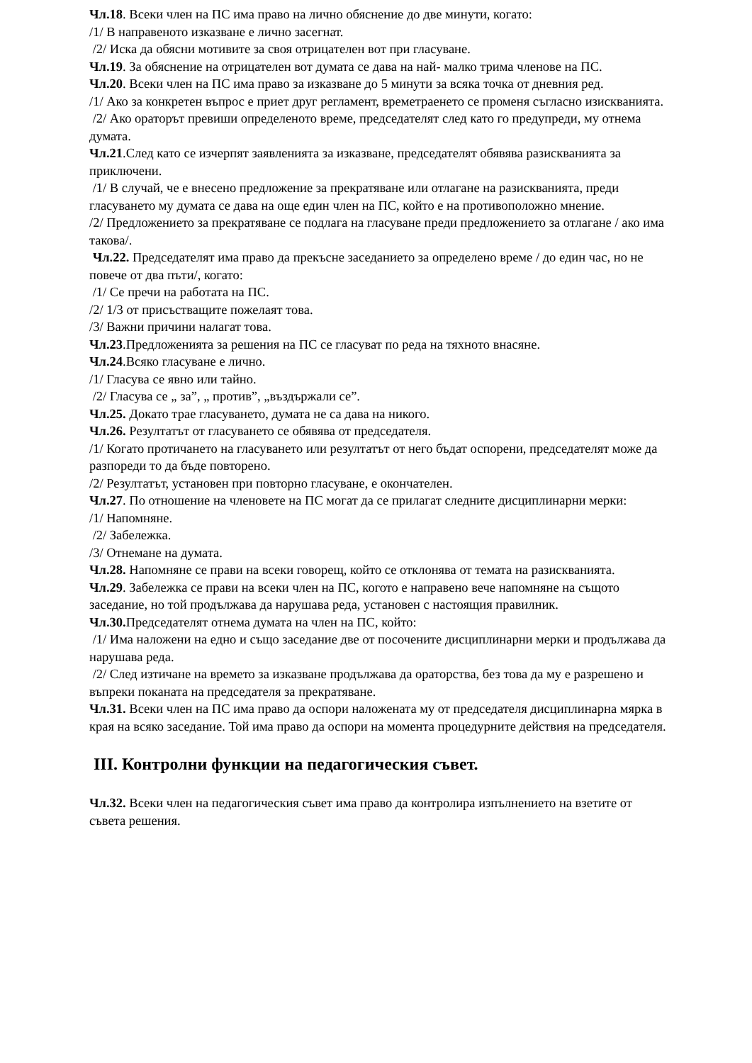Чл.18. Всеки член на ПС има право на лично обяснение до две минути, когато:
/1/ В направеното изказване е лично засегнат.
/2/ Иска да обясни мотивите за своя отрицателен вот при гласуване.
Чл.19. За обяснение на отрицателен вот думата се дава на най- малко трима членове на ПС.
Чл.20. Всеки член на ПС има право за изказване до 5 минути за всяка точка от дневния ред.
/1/ Ако за конкретен въпрос е приет друг регламент, времетраенето се променя съгласно изискванията.
/2/ Ако ораторът превиши определеното време, председателят след като го предупреди, му отнема думата.
Чл.21.След като се изчерпят заявленията за изказване, председателят обявява разискванията за приключени.
/1/ В случай, че е внесено предложение за прекратяване или отлагане на разискванията, преди гласуването му думата се дава на още един член на ПС, който е на противоположно мнение.
/2/ Предложението за прекратяване се подлага на гласуване преди предложението за отлагане / ако има такова/.
Чл.22. Председателят има право да прекъсне заседанието за определено време / до един час, но не повече от два пъти/, когато:
/1/ Се пречи на работата на ПС.
/2/ 1/3 от присъстващите пожелаят това.
/3/ Важни причини налагат това.
Чл.23.Предложенията за решения на ПС се гласуват по реда на тяхното внасяне.
Чл.24.Всяко гласуване е лично.
/1/ Гласува се явно или тайно.
/2/ Гласува се „ за”, „ против”, „въздържали се”.
Чл.25. Докато трае гласуването, думата не са дава на никого.
Чл.26. Резултатът от гласуването се обявява от председателя.
/1/ Когато протичането на гласуването или резултатът от него бъдат оспорени, председателят може да разпореди то да бъде повторено.
/2/ Резултатът, установен при повторно гласуване, е окончателен.
Чл.27. По отношение на членовете на ПС могат да се прилагат следните дисциплинарни мерки:
/1/ Напомняне.
/2/ Забележка.
/3/ Отнемане на думата.
Чл.28. Напомняне се прави на всеки говорещ, който се отклонява от темата на разискванията.
Чл.29. Забележка се прави на всеки член на ПС, когото е направено вече напомняне на същото заседание, но той продължава да нарушава реда, установен с настоящия правилник.
Чл.30. Председателят отнема думата на член на ПС, който:
/1/ Има наложени на едно и също заседание две от посочените дисциплинарни мерки и продължава да нарушава реда.
/2/ След изтичане на времето за изказване продължава да ораторства, без това да му е разрешено и въпреки поканата на председателя за прекратяване.
Чл.31. Всеки член на ПС има право да оспори наложената му от председателя дисциплинарна мярка в края на всяко заседание. Той има право да оспори на момента процедурните действия на председателя.
III. Контролни функции на педагогическия съвет.
Чл.32. Всеки член на педагогическия съвет има право да контролира изпълнението на взетите от съвета решения.